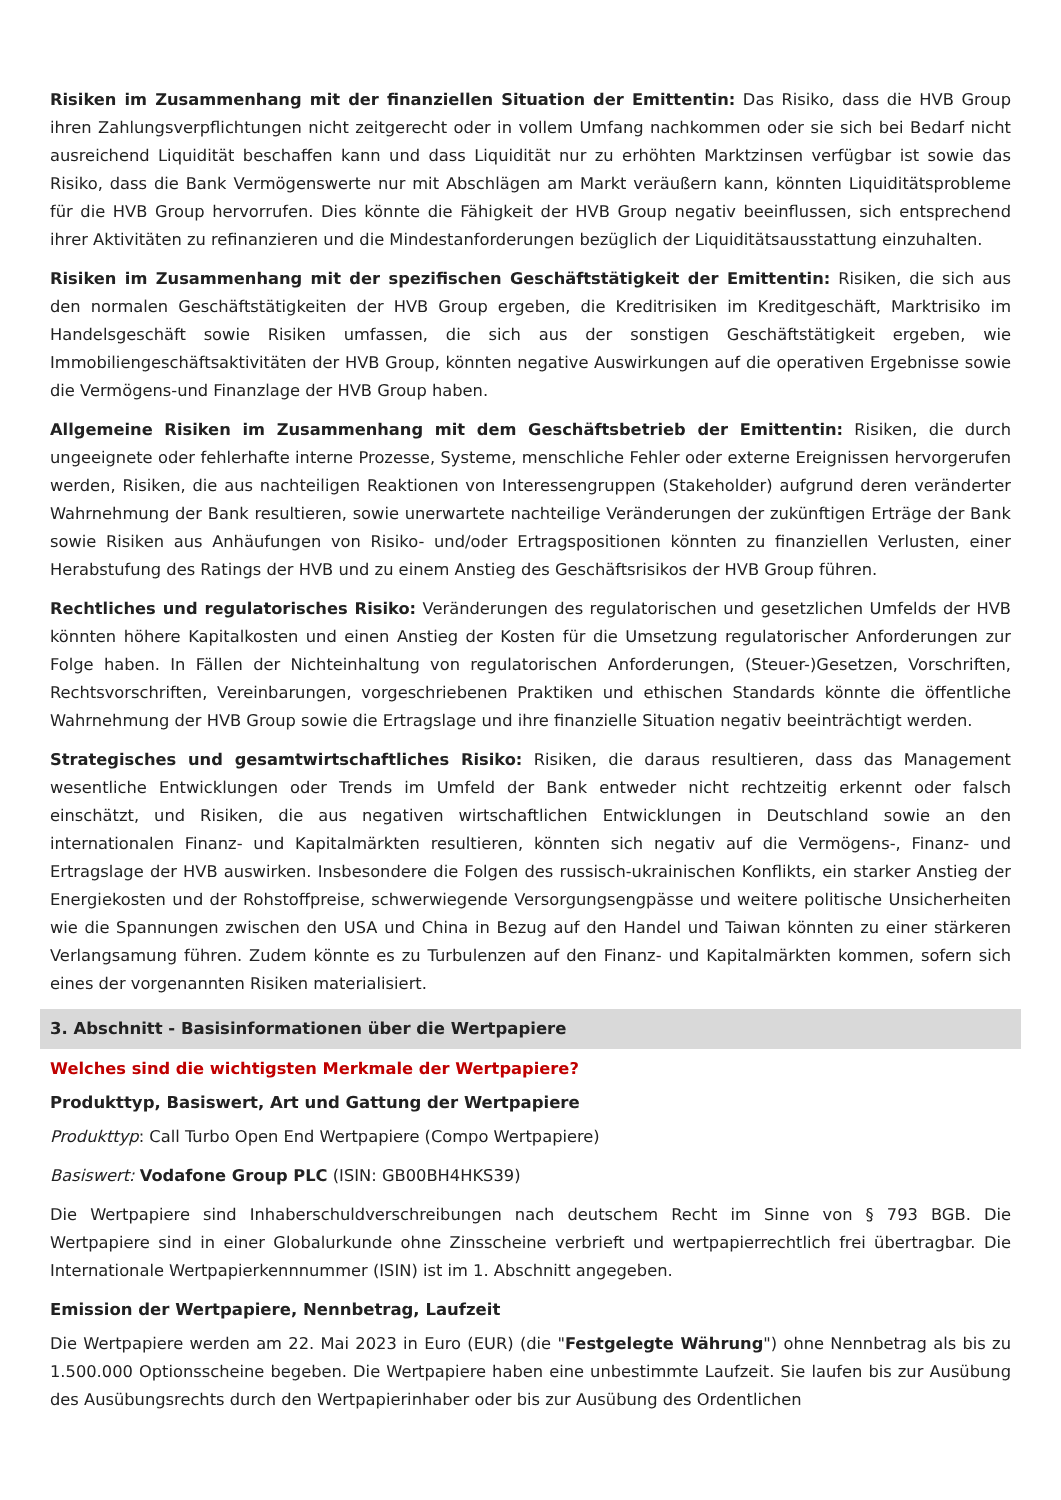Risiken im Zusammenhang mit der finanziellen Situation der Emittentin: Das Risiko, dass die HVB Group ihren Zahlungsverpflichtungen nicht zeitgerecht oder in vollem Umfang nachkommen oder sie sich bei Bedarf nicht ausreichend Liquidität beschaffen kann und dass Liquidität nur zu erhöhten Marktzinsen verfügbar ist sowie das Risiko, dass die Bank Vermögenswerte nur mit Abschlägen am Markt veräußern kann, könnten Liquiditätsprobleme für die HVB Group hervorrufen. Dies könnte die Fähigkeit der HVB Group negativ beeinflussen, sich entsprechend ihrer Aktivitäten zu refinanzieren und die Mindestanforderungen bezüglich der Liquiditätsausstattung einzuhalten.
Risiken im Zusammenhang mit der spezifischen Geschäftstätigkeit der Emittentin: Risiken, die sich aus den normalen Geschäftstätigkeiten der HVB Group ergeben, die Kreditrisiken im Kreditgeschäft, Marktrisiko im Handelsgeschäft sowie Risiken umfassen, die sich aus der sonstigen Geschäftstätigkeit ergeben, wie Immobiliengeschäftsaktivitäten der HVB Group, könnten negative Auswirkungen auf die operativen Ergebnisse sowie die Vermögens-und Finanzlage der HVB Group haben.
Allgemeine Risiken im Zusammenhang mit dem Geschäftsbetrieb der Emittentin: Risiken, die durch ungeeignete oder fehlerhafte interne Prozesse, Systeme, menschliche Fehler oder externe Ereignissen hervorgerufen werden, Risiken, die aus nachteiligen Reaktionen von Interessengruppen (Stakeholder) aufgrund deren veränderter Wahrnehmung der Bank resultieren, sowie unerwartete nachteilige Veränderungen der zukünftigen Erträge der Bank sowie Risiken aus Anhäufungen von Risiko- und/oder Ertragspositionen könnten zu finanziellen Verlusten, einer Herabstufung des Ratings der HVB und zu einem Anstieg des Geschäftsrisikos der HVB Group führen.
Rechtliches und regulatorisches Risiko: Veränderungen des regulatorischen und gesetzlichen Umfelds der HVB könnten höhere Kapitalkosten und einen Anstieg der Kosten für die Umsetzung regulatorischer Anforderungen zur Folge haben. In Fällen der Nichteinhaltung von regulatorischen Anforderungen, (Steuer-)Gesetzen, Vorschriften, Rechtsvorschriften, Vereinbarungen, vorgeschriebenen Praktiken und ethischen Standards könnte die öffentliche Wahrnehmung der HVB Group sowie die Ertragslage und ihre finanzielle Situation negativ beeinträchtigt werden.
Strategisches und gesamtwirtschaftliches Risiko: Risiken, die daraus resultieren, dass das Management wesentliche Entwicklungen oder Trends im Umfeld der Bank entweder nicht rechtzeitig erkennt oder falsch einschätzt, und Risiken, die aus negativen wirtschaftlichen Entwicklungen in Deutschland sowie an den internationalen Finanz- und Kapitalmärkten resultieren, könnten sich negativ auf die Vermögens-, Finanz- und Ertragslage der HVB auswirken. Insbesondere die Folgen des russisch-ukrainischen Konflikts, ein starker Anstieg der Energiekosten und der Rohstoffpreise, schwerwiegende Versorgungsengpässe und weitere politische Unsicherheiten wie die Spannungen zwischen den USA und China in Bezug auf den Handel und Taiwan könnten zu einer stärkeren Verlangsamung führen. Zudem könnte es zu Turbulenzen auf den Finanz- und Kapitalmärkten kommen, sofern sich eines der vorgenannten Risiken materialisiert.
3. Abschnitt - Basisinformationen über die Wertpapiere
Welches sind die wichtigsten Merkmale der Wertpapiere?
Produkttyp, Basiswert, Art und Gattung der Wertpapiere
Produkttyp: Call Turbo Open End Wertpapiere (Compo Wertpapiere)
Basiswert: Vodafone Group PLC (ISIN: GB00BH4HKS39)
Die Wertpapiere sind Inhaberschuldverschreibungen nach deutschem Recht im Sinne von § 793 BGB. Die Wertpapiere sind in einer Globalurkunde ohne Zinsscheine verbrieft und wertpapierrechtlich frei übertragbar. Die Internationale Wertpapierkennnummer (ISIN) ist im 1. Abschnitt angegeben.
Emission der Wertpapiere, Nennbetrag, Laufzeit
Die Wertpapiere werden am 22. Mai 2023 in Euro (EUR) (die "Festgelegte Währung") ohne Nennbetrag als bis zu 1.500.000 Optionsscheine begeben. Die Wertpapiere haben eine unbestimmte Laufzeit. Sie laufen bis zur Ausübung des Ausübungsrechts durch den Wertpapierinhaber oder bis zur Ausübung des Ordentlichen